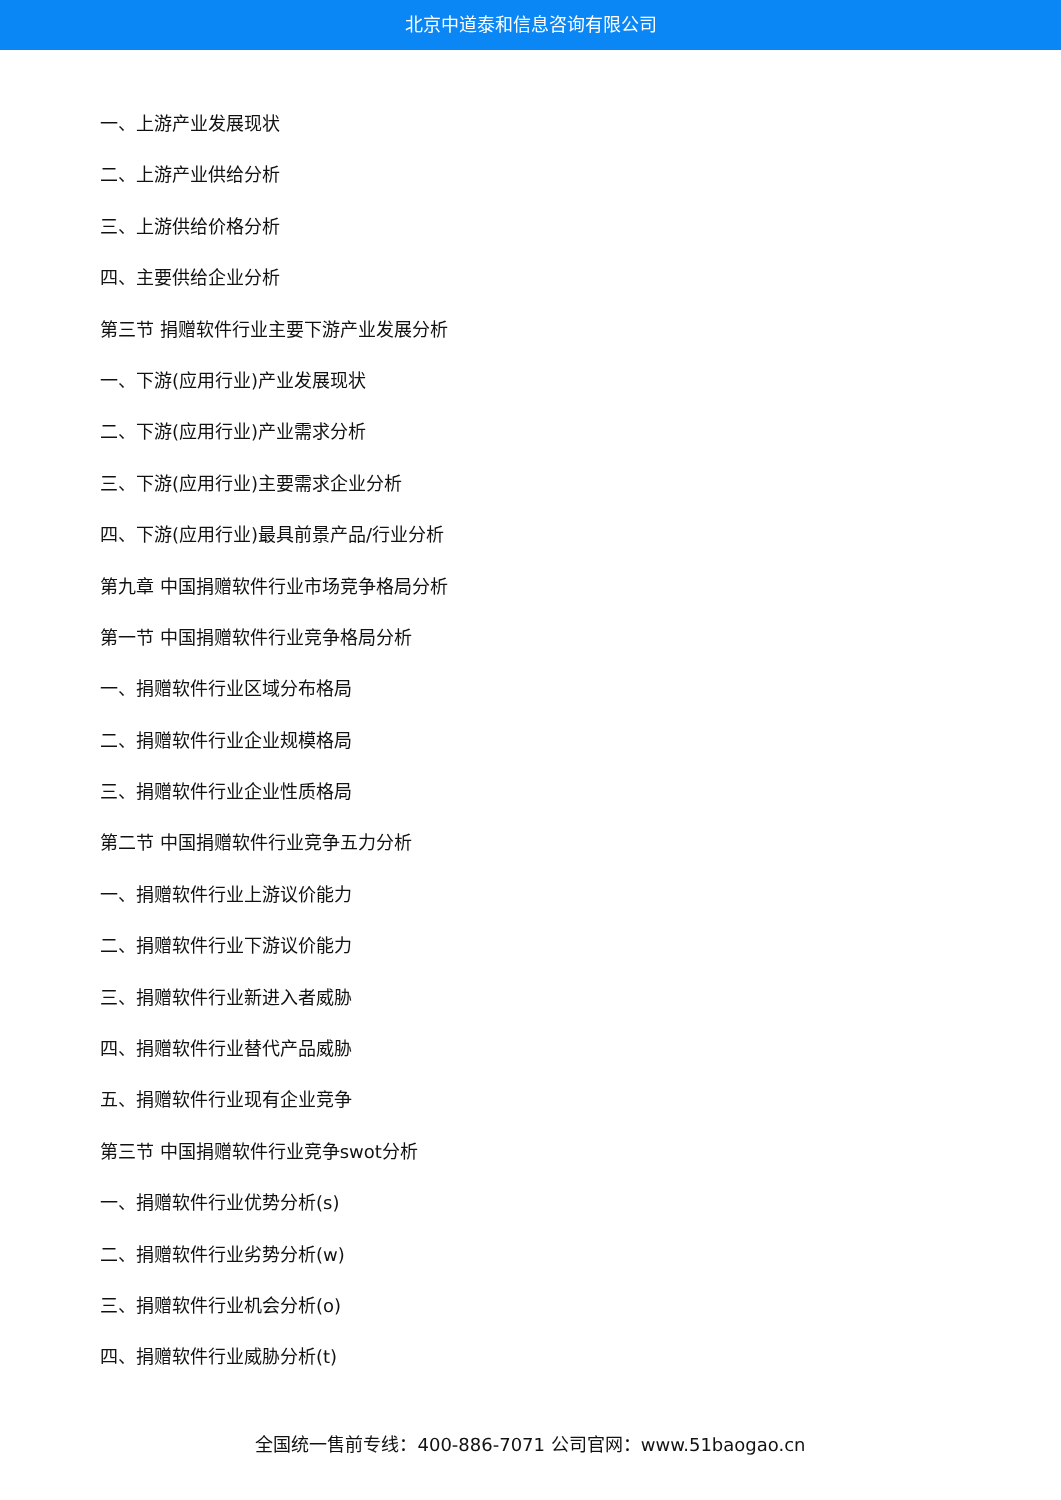北京中道泰和信息咨询有限公司
一、上游产业发展现状
二、上游产业供给分析
三、上游供给价格分析
四、主要供给企业分析
第三节 捐赠软件行业主要下游产业发展分析
一、下游(应用行业)产业发展现状
二、下游(应用行业)产业需求分析
三、下游(应用行业)主要需求企业分析
四、下游(应用行业)最具前景产品/行业分析
第九章 中国捐赠软件行业市场竞争格局分析
第一节 中国捐赠软件行业竞争格局分析
一、捐赠软件行业区域分布格局
二、捐赠软件行业企业规模格局
三、捐赠软件行业企业性质格局
第二节 中国捐赠软件行业竞争五力分析
一、捐赠软件行业上游议价能力
二、捐赠软件行业下游议价能力
三、捐赠软件行业新进入者威胁
四、捐赠软件行业替代产品威胁
五、捐赠软件行业现有企业竞争
第三节 中国捐赠软件行业竞争swot分析
一、捐赠软件行业优势分析(s)
二、捐赠软件行业劣势分析(w)
三、捐赠软件行业机会分析(o)
四、捐赠软件行业威胁分析(t)
全国统一售前专线：400-886-7071 公司官网：www.51baogao.cn